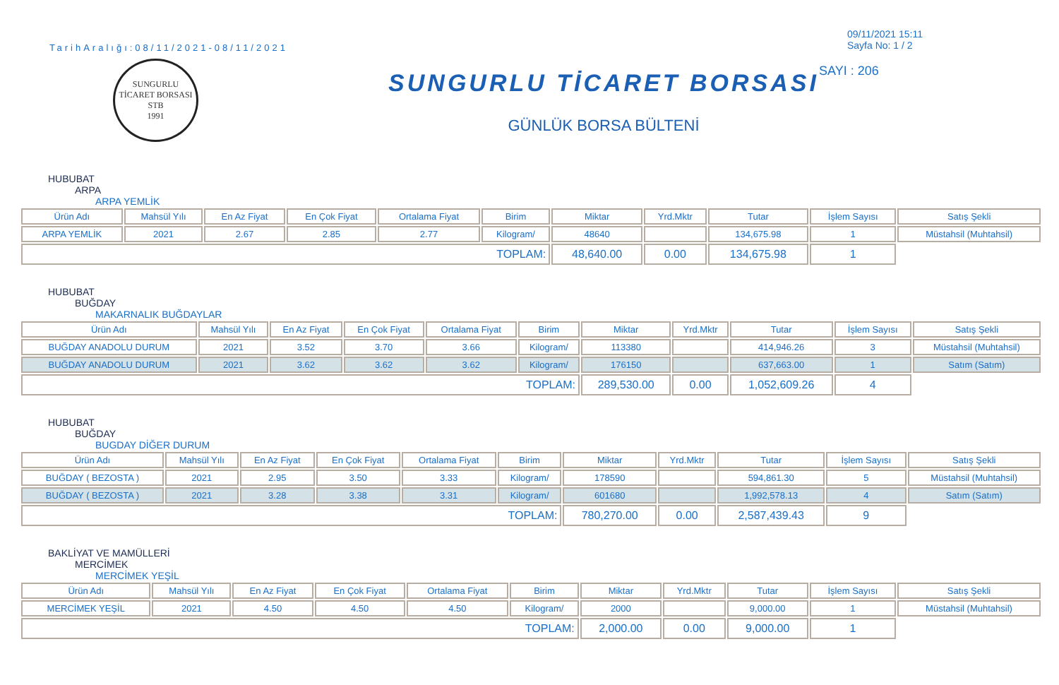TarihAralığı:08/11/2021-08/11/2021
SUNGURLU TİCARET BORSASI
STB
1991
SUNGURLU TİCARET BORSASI
GÜNLÜK BORSA BÜLTENİ
09/11/2021 15:11
Sayfa No: 1 / 2
SAYI : 206
HUBUBAT
ARPA
ARPA YEMLİK
| Ürün Adı | Mahsül Yılı | En Az Fiyat | En Çok Fiyat | Ortalama Fiyat | Birim | Miktar | Yrd.Mktr | Tutar | İşlem Sayısı | Satış Şekli |
| --- | --- | --- | --- | --- | --- | --- | --- | --- | --- | --- |
| ARPA YEMLİK | 2021 | 2.67 | 2.85 | 2.77 | Kilogram/ | 48640 | | 134,675.98 | 1 | Müstahsil (Muhtahsil) |
| TOPLAM: | | | | | | 48,640.00 | 0.00 | 134,675.98 | 1 | |
HUBUBAT
BUĞDAY
MAKARNALIK BUĞDAYLAR
| Ürün Adı | Mahsül Yılı | En Az Fiyat | En Çok Fiyat | Ortalama Fiyat | Birim | Miktar | Yrd.Mktr | Tutar | İşlem Sayısı | Satış Şekli |
| --- | --- | --- | --- | --- | --- | --- | --- | --- | --- | --- |
| BUĞDAY ANADOLU DURUM | 2021 | 3.52 | 3.70 | 3.66 | Kilogram/ | 113380 | | 414,946.26 | 3 | Müstahsil (Muhtahsil) |
| BUĞDAY ANADOLU DURUM | 2021 | 3.62 | 3.62 | 3.62 | Kilogram/ | 176150 | | 637,663.00 | 1 | Satım (Satım) |
| TOPLAM: | | | | | | 289,530.00 | 0.00 | 1,052,609.26 | 4 | |
HUBUBAT
BUĞDAY
BUGDAY DİĞER DURUM
| Ürün Adı | Mahsül Yılı | En Az Fiyat | En Çok Fiyat | Ortalama Fiyat | Birim | Miktar | Yrd.Mktr | Tutar | İşlem Sayısı | Satış Şekli |
| --- | --- | --- | --- | --- | --- | --- | --- | --- | --- | --- |
| BUĞDAY ( BEZOSTA ) | 2021 | 2.95 | 3.50 | 3.33 | Kilogram/ | 178590 | | 594,861.30 | 5 | Müstahsil (Muhtahsil) |
| BUĞDAY ( BEZOSTA ) | 2021 | 3.28 | 3.38 | 3.31 | Kilogram/ | 601680 | | 1,992,578.13 | 4 | Satım (Satım) |
| TOPLAM: | | | | | | 780,270.00 | 0.00 | 2,587,439.43 | 9 | |
BAKLİYAT VE MAMÜLLERİ
MERCİMEK
MERCİMEK YEŞİL
| Ürün Adı | Mahsül Yılı | En Az Fiyat | En Çok Fiyat | Ortalama Fiyat | Birim | Miktar | Yrd.Mktr | Tutar | İşlem Sayısı | Satış Şekli |
| --- | --- | --- | --- | --- | --- | --- | --- | --- | --- | --- |
| MERCİMEK YEŞİL | 2021 | 4.50 | 4.50 | 4.50 | Kilogram/ | 2000 | | 9,000.00 | 1 | Müstahsil (Muhtahsil) |
| TOPLAM: | | | | | | 2,000.00 | 0.00 | 9,000.00 | 1 | |